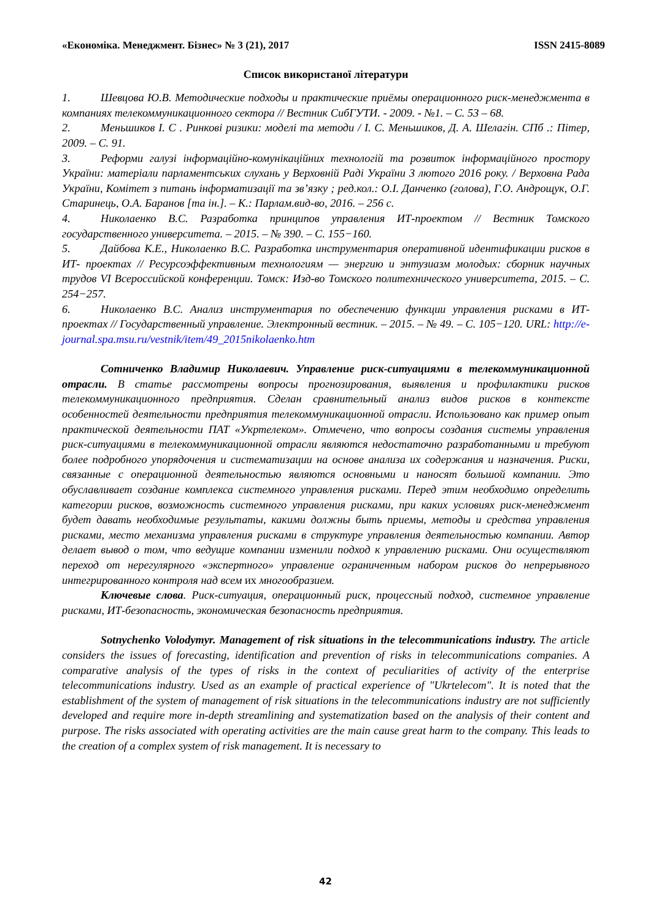«Економіка. Менеджмент. Бізнес» № 3 (21), 2017 ISSN 2415-8089
Список використаної літератури
1. Шевцова Ю.В. Методические подходы и практические приёмы операционного риск-менеджмента в компаниях телекоммуникационного сектора // Вестник СибГУТИ. - 2009. - №1. – С. 53 – 68.
2. Меньшиков І. С . Ринкові ризики: моделі та методи / І. С. Меньшиков, Д. А. Шелагін. СПб .: Пітер, 2009. – С. 91.
3. Реформи галузі інформаційно-комунікаційних технологій та розвиток інформаційного простору України: матеріали парламентських слухань у Верховній Раді України 3 лютого 2016 року. / Верховна Рада України, Комітет з питань інформатизації та зв’язку ; ред.кол.: О.І. Данченко (голова), Г.О. Андрощук, О.Г. Старинець, О.А. Баранов [та ін.]. – К.: Парлам.вид-во, 2016. – 256 с.
4. Николаенко В.С. Разработка принципов управления ИТ-проектом // Вестник Томского государственного университета. – 2015. – № 390. – С. 155−160.
5. Дайбова К.Е., Николаенко В.С. Разработка инструментария оперативной идентификации рисков в ИТ- проектах // Ресурсоэффективным технологиям — энергию и энтузиазм молодых: сборник научных трудов VI Всероссийской конференции. Томск: Изд-во Томского политехнического университета, 2015. – С. 254−257.
6. Николаенко В.С. Анализ инструментария по обеспечению функции управления рисками в ИТ- проектах // Государственный управление. Электронный вестник. – 2015. – № 49. – С. 105−120. URL: http://e-journal.spa.msu.ru/vestnik/item/49_2015nikolaenko.htm
Сотниченко Владимир Николаевич. Управление риск-ситуациями в телекоммуникационной отрасли. В статье рассмотрены вопросы прогнозирования, выявления и профилактики рисков телекоммуникационного предприятия. Сделан сравнительный анализ видов рисков в контексте особенностей деятельности предприятия телекоммуникационной отрасли. Использовано как пример опыт практической деятельности ПАТ «Укртелеком». Отмечено, что вопросы создания системы управления риск-ситуациями в телекоммуникационной отрасли являются недостаточно разработанными и требуют более подробного упорядочения и систематизации на основе анализа их содержания и назначения. Риски, связанные с операционной деятельностью являются основными и наносят большой компании. Это обуславливает создание комплекса системного управления рисками. Перед этим необходимо определить категории рисков, возможность системного управления рисками, при каких условиях риск-менеджмент будет давать необходимые результаты, какими должны быть приемы, методы и средства управления рисками, место механизма управления рисками в структуре управления деятельностью компании. Автор делает вывод о том, что ведущие компании изменили подход к управлению рисками. Они осуществляют переход от нерегулярного «экспертного» управление ограниченным набором рисков до непрерывного интегрированного контроля над всем их многообразием.
Ключевые слова. Риск-ситуация, операционный риск, процессный подход, системное управление рисками, ИТ-безопасность, экономическая безопасность предприятия.
Sotnychenko Volodymyr. Management of risk situations in the telecommunications industry. The article considers the issues of forecasting, identification and prevention of risks in telecommunications companies. A comparative analysis of the types of risks in the context of peculiarities of activity of the enterprise telecommunications industry. Used as an example of practical experience of "Ukrtelecom". It is noted that the establishment of the system of management of risk situations in the telecommunications industry are not sufficiently developed and require more in-depth streamlining and systematization based on the analysis of their content and purpose. The risks associated with operating activities are the main cause great harm to the company. This leads to the creation of a complex system of risk management. It is necessary to
42